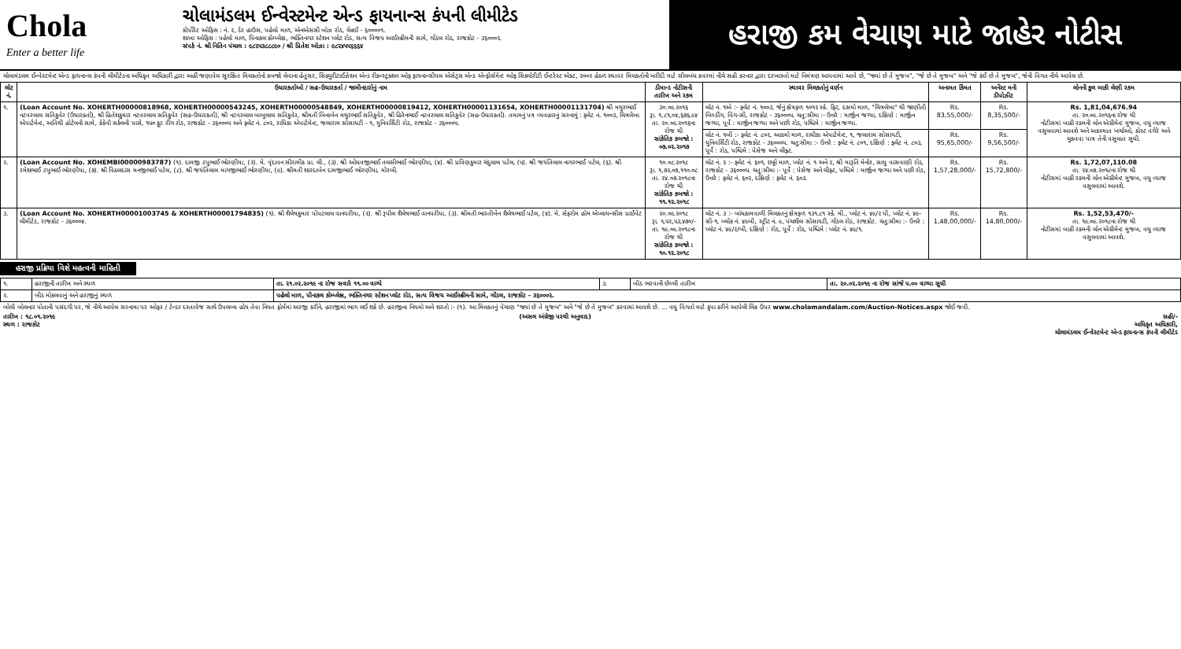Chola
Enter a better life
ચોલામંડલમ ઈન્વેસ્ટમેન્ટ એન્ડ ફાયનાન્સ કંપની લીમીટેડ
કોર્પોરેટ ઓફિસ : નં. ૨, ડેર હાઉસ, પહેલો માળ, એનએસસી બોઝ રોડ, ચેન્નઈ - ૬૦૦૦૦૧.
શાખા ઓફિસ : પહેલો માળ, પિનાકલ કોમ્પ્લેક્ષ, ભક્તિનગર સ્ટેશન પ્લોટ રોડ, સત્ય વિજય આઈસ્ક્રીમની સામે, ગોંડલ રોડ, રાજકોટ - ૩૬૦૦૦૨.
સંપર્ક નં. શ્રી નિતિન પંચાલ : ૯૮૨૫૩૮૮૮૯૦ / શ્રી પ્રિતેશ ઓઝા : ૯૮૨૪૫૫૬૬૬૪
હરાજી કમ વેચાણ માટે જાહેર નોટીસ
ચોલામંડલમ ઈન્વેસ્ટમેન્ટ એન્ડ ફાયનાન્સ કંપની લીમીટેડના અધિકૃત અધિકારી દ્વારા અહીં જણાવેલ સુરક્ષિત મિલકતોનો કબજો લેવાના હેતુસર, સિક્યુરીટાઈઝેશન એન્ડ રીકન્સ્ટ્રક્શન ઓફ ફાયનાન્સીયલ એસેટ્સ એન્ડ એન્ફોર્સમેન્ટ ઓફ સિક્યોરીટી ઈન્ટરેસ્ટ એક્ટ, ૨૦૦૨ હેઠળ સ્થાવર મિલકતોની ખરીદી માટે સીલબંધ કવરમાં નીચે સહી કરનાર દ્વારા દરખાસ્તો માટે નિમંત્રણ આપવામાં આવે છે, "જ્યાં છે તે મુજબ", "જે છે તે મુજબ" અને "જે કંઈ છે તે મુજબ", જેની વિગત નીચે આપેલ છે.
| લોટ નં. | ઉધારકર્તાઓ / સહ-ઉધારકર્તા / જામીનદારોનું નામ | ડીમાન્ડ નોટીસની તારીખ અને રકમ | સ્થાવર મિલકતોનું વર્ણન | અનામત કિંમત | અર્નેસ્ટ મની ડીપોઝીટ | લોનની કુલ બાકી લેણી રકમ |
| --- | --- | --- | --- | --- | --- | --- |
| ૧. | (Loan Account No. XOHERTH00000818968, XOHERTH00000543245, XOHERTH00000548849, XOHERTH00000819412, XOHERTH00001131654, XOHERTH00001131704) શ્રી મથુરભાઈ નટવરલાલ સતિકુવેર (ઉધારકર્તા), શ્રી હિતેશકુમાર નટવરલાલ સતિકુવેર (સહ-ઉધારકર્તા), શ્રી નટવરલાલ બાબુલાલ સતિકુવેર, શ્રીમતી બિનાબેન મથુરભાઈ સતિકુવેર, શ્રી હિરેનભાઈ નટવરલાલ સતિકુવેર (સહ-ઉધારકર્તા). તમામનું પત્ર વ્યવહારનું સરનામું : ફ્લેટ નં. ૧૦૦૩, ચિત્રલેખા એપાર્ટમેન્ટ, અતિથી હોટેલની સામે, કેકેવી સર્કલની પાસે, ૧૫૦ ફૂટ રીંગ રોડ, રાજકોટ - ૩૬૦૦૦૫ અને ફ્લેટ નં. ૮૦૨, રાધિકા એપાર્ટમેન્ટ, જલારામ સોસાયટી - ૧, યુનિવર્સિટી રોડ, રાજકોટ - ૩૬૦૦૦૫. | ૩૦.૦૯.૨૦૧૬ રૂા. ૧,૮૧,૦૪,૬૭૬.૯૪ તા. ૨૦.૦૯.૨૦૧૬ના રોજ થી સાંકેતિક કબજો : ૦૭.૦૨.૨૦૧૭ | લોટ નં. ૧એ :- ફ્લેટ નં. ૧૦૦૩, જેનું ક્ષેત્રફળ ૧૦૧૨ સ્કે. ફિટ, દસમો માળ, "ચિત્રલેખા" થી જાણીતી બિલ્ડીંગ, વિંગ-સી, રાજકોટ - ૩૬૦૦૦૫. ચતુ:સીમા :- ઉત્તરે : માર્જીન જગ્યા, દક્ષિણે : માર્જીન જગ્યા, પૂર્વે : માર્જીન જગ્યા અને પછી રોડ, પશ્ચિમે : માર્જીન જગ્યા. | Rs. 83,55,000/- | Rs. 8,35,500/- | Rs. 1,81,04,676.94 તા. ૨૦.૦૯.૨૦૧૬ના રોજ થી નોટીસમાં બાકી રકમની લોન એગ્રીમેન્ટ મુજબ, વધુ વ્યાજ વસુલવામાં આવશે અને અકસ્માત ખર્ચાઓ, કોસ્ટ વગેરે અને ચુકવવા પાત્ર તેની વસુલાત સુધી. |
| | | | લોટ નં. ૧બી :- ફ્લેટ નં. ૮૦૨, આઠમો માળ, રાધીકા એપાર્ટમેન્ટ, ૧, જલારામ સોસાયટી, યુનિવર્સિટી રોડ, રાજકોટ - ૩૬૦૦૦૫. ચતુ:સીમા :- ઉત્તરે : ફ્લેટ નં. ૮૦૧, દક્ષિણે : ફ્લેટ નં. ૮૦૩, પૂર્વે : રોડ, પશ્ચિમે : પેસેજ અને લીફ્ટ. | Rs. 95,65,000/- | Rs. 9,56,500/- | |
| ૨. | (Loan Account No. XOHEMBI00000983787) (૧). દામજી ટપુભાઈ ભોરણીયા, (૨). મે. વૃંદાવન સીરામીક પ્રા. લી., (૩). શ્રી ઓધવજીભાઈ તલસીભાઈ ભોરણીયા, (૪). શ્રી પ્રવિણકુમાર ચંદુલાલ પટેલ, (૫). શ્રી જયંતિલાલ નાગરભાઈ પટેલ, (૬). શ્રી રમેશભાઈ ટપુભાઈ ભોરણીયા, (૭). શ્રી વિઠલદાસ મનજીભાઈ પટેલ, (૮). શ્રી જયંતિલાલ માગજીભાઈ ભોરણીયા, (૯). શ્રીમતી શારદાબેન દામજીભાઈ ભોરણીયા, મોરબી. | ૧૦.૦૮.૨૦૧૮ રૂા. ૧,૭૨,૦૭,૧૧૦.૦૮ તા. ૨૪.૦૭.૨૦૧૮ના રોજ થી સાંકેતિક કબજો : ૧૧.૧૨.૨૦૧૮ | લોટ નં. ૨ :- ફ્લેટ નં. ૬૦૧, છઠ્ઠો માળ, પ્લોટ નં. ૧ અને ૨, શ્રી મારૂતિ મેનોર, સાધુ વાસવાણી રોડ, રાજકોટ - ૩૬૦૦૦૫. ચતુ:સીમા :- પૂર્વે : પેસેજ અને લીફ્ટ, પશ્ચિમે : માર્જીન જગ્યા અને પછી રોડ, ઉત્તરે : ફ્લેટ નં. ૬૦૨, દક્ષિણે : ફ્લેટ નં. ૬૦૩. | Rs. 1,57,28,000/- | Rs. 15,72,800/- | Rs. 1,72,07,110.08 તા. ૨૪.૦૭.૨૦૧૮ના રોજ થી નોટીસમાં બાકી રકમની લોન એગ્રીમેન્ટ મુજબ, વધુ વ્યાજ વસુલવામાં આવશે. |
| ૩. | (Loan Account No. XOHERTH00001003745 & XOHERTH00001794835) (૧). શ્રી શૈલેષકુમાર પોપટલાલ વાનપરીયા, (૨). શ્રી રૂપીલ શૈલેષભાઈ વાનપરીયા, (૩). શ્રીમતી ભારતીબેન શૈલેષભાઈ પટેલ, (૪). મે. સેફરોમ હોમ એપ્લાયન્સીસ પ્રાઈવેટ લીમીટેડ, રાજકોટ - ૩૬૦૦૦૪. | ૨૦.૦૯.૨૦૧૮ રૂા. ૧,૫૨,૫૩,૪૭૦/- તા. ૧૯.૦૯.૨૦૧૮ના રોજ થી સાંકેતિક કબજો : ૧૦.૧૨.૨૦૧૮ | લોટ નં. ૩ :- બાંધકામવાળી મિલકતનું ક્ષેત્રફળ ૧૩૧.૮૧ સ્કે. મી., પ્લોટ નં. ૪૯/૨ પી, પ્લોટ નં. ૪૯-સી-૧, બ્લોક નં. ૪૯બી, સ્ટ્રીટ નં. ૯, પંચશીલ સોસાયટી, ગોંડલ રોડ, રાજકોટ. ચતુ:સીમા :- ઉત્તરે : પ્લોટ નં. ૪૯/૨/બી, દક્ષિણે : રોડ, પૂર્વે : રોડ, પશ્ચિમે : પ્લોટ નં. ૪૯/૧. | Rs. 1,48,00,000/- | Rs. 14,80,000/- | Rs. 1,52,53,470/- તા. ૧૯.૦૯.૨૦૧૮ના રોજ થી નોટીસમાં બાકી રકમની લોન એગ્રીમેન્ટ મુજબ, વધુ વ્યાજ વસુલવામાં આવશે. |
હરાજી પ્રક્રિયા વિશે મહત્વની માહિતી
| ૧. | હરાજીની તારીખ અને સ્થળ | તા. ૨૧.૦૨.૨૦૧૯ ના રોજ સવારે ૧૧.૦૦ વાગ્યે | ૩. | બીડ ભરવાની છેલ્લી તારીખ | તા. ૨૦.૦૨.૨૦૧૯ ના રોજ સાંજે ૫.૦૦ વાગ્યા સુધી |
| ૨. | બીડ મોકલવાનું અને હરાજીનું સ્થળ | પહેલો માળ, પીનાકલ કોમ્પ્લેક્ષ, ભક્તિનગર સ્ટેશન પ્લોટ રોડ, સત્ય વિજય આઈસ્ક્રીમની સામે, ગોંડલ, રાજકોટ - ૩૬૦૦૦૨. | | | |
બોલી બોલનાર પોતાની પસંદગી પર, જે નીચે આપેલ સરનામા પર ઓફર / ટેન્ડર દસ્તાવેજ સાથે ઉપલબ્ધ હોય તેવા નિયત ફોર્મમાં અરજી કરીને, હરાજીમાં ભાગ લઈ શકે છે. હરાજીના નિયમો અને શરતો :- (૧). આ મિલકતનું વેચાણ "જ્યાં છે તે મુજબ" અને "જે છે તે મુજબ" કરવામાં આવશે છે. ... વધુ વિગતો માટે કૃપા કરીને આપેલી લિંક ઉપર www.cholamandalam.com/Auction-Notices.aspx જોઈ જવી.
તારીખ : ૧૮.૦૧.૨૦૧૯
સ્થળ : રાજકોટ (અસલ અંગ્રેજી પરથી અનુવાદ) સહી/-
અધિકૃત અધિકારી,
ચોલામંડલમ ઈન્વેસ્ટમેન્ટ એન્ડ ફાયનાન્સ કંપની લીમીટેડ